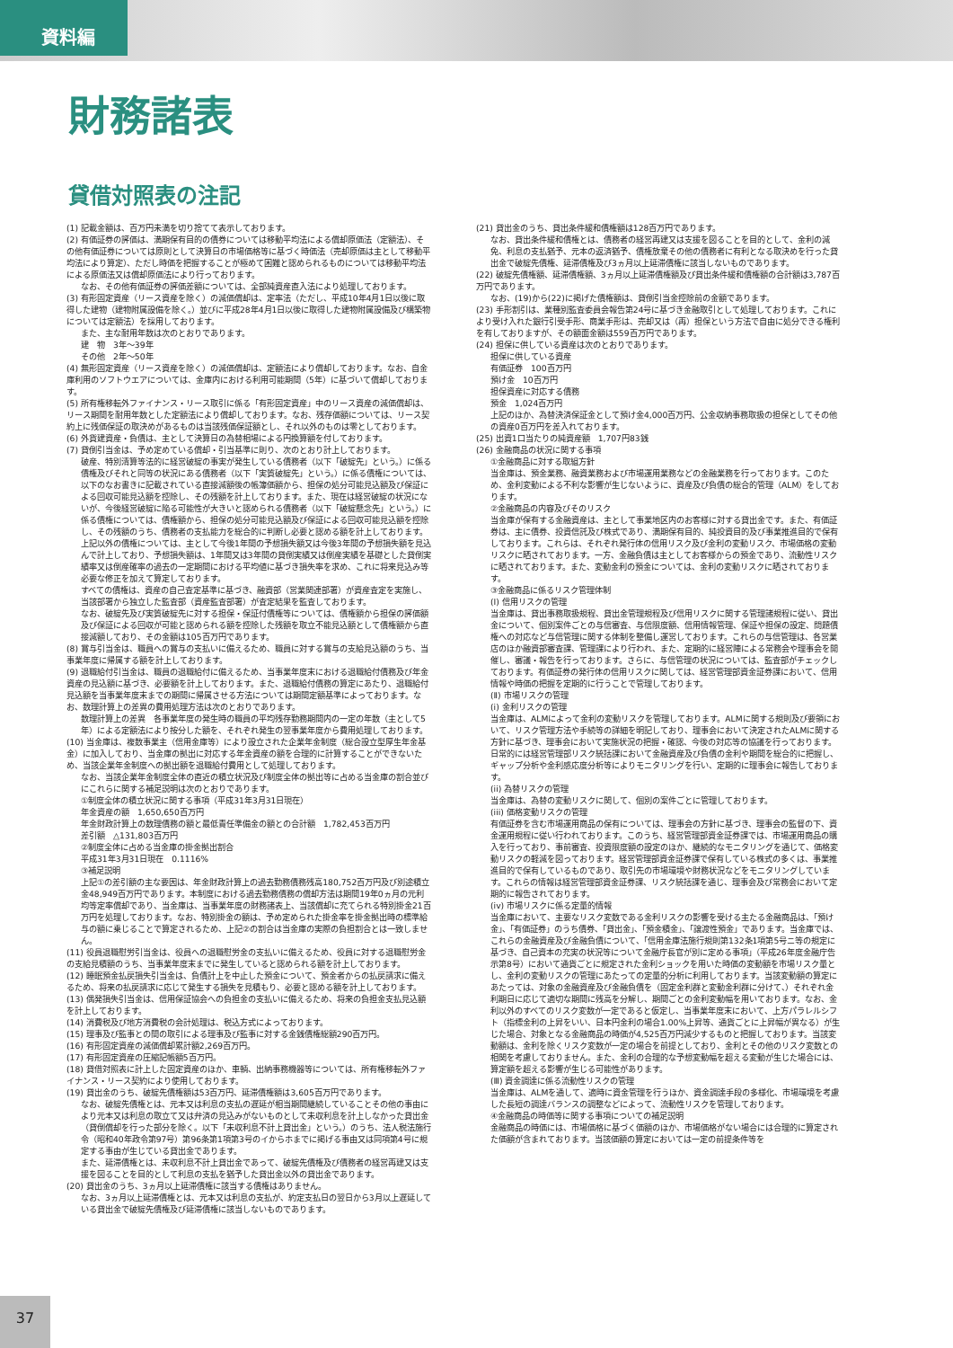資料編
財務諸表
貸借対照表の注記
(1) 記載金額は、百万円未満を切り捨てて表示しております。
(2) 有価証券の評価は、満期保有目的の債券については移動平均法による償却原価法（定額法）、その他有価証券については原則として決算日の市場価格等に基づく時価法（売却原価は主として移動平均法により算定）、ただし時価を把握することが極めて困難と認められるものについては移動平均法による原価法又は償却原価法により行っております。
なお、その他有価証券の評価差額については、全部純資産直入法により処理しております。
(3) 有形固定資産（リース資産を除く）の減価償却は、定率法（ただし、平成10年4月1日以後に取得した建物（建物附属設備を除く。）並びに平成28年4月1日以後に取得した建物附属設備及び構築物については定額法）を採用しております。
また、主な耐用年数は次のとおりであります。
建　物　3年～39年
その他　2年～50年
(4) 無形固定資産（リース資産を除く）の減価償却は、定額法により償却しております。なお、自金庫利用のソフトウエアについては、金庫内における利用可能期間（5年）に基づいて償却しております。
(5) 所有権移転外ファイナンス・リース取引に係る「有形固定資産」中のリース資産の減価償却は、リース期間を耐用年数とした定額法により償却しております。なお、残存価額については、リース契約上に残価保証の取決めがあるものは当該残価保証額とし、それ以外のものは零としております。
(6) 外貨建資産・負債は、主として決算日の為替相場による円換算額を付しております。
(7) 貸倒引当金は、予め定めている償却・引当基準に則り、次のとおり計上しております。
破産、特別清算等法的に経営破綻の事実が発生している債務者（以下「破綻先」という。）に係る債権及びそれと同等の状況にある債務者（以下「実質破綻先」という。）に係る債権については、以下のなお書きに記載されている直接減額後の帳簿価額から、担保の処分可能見込額及び保証による回収可能見込額を控除し、その残額を計上しております。また、現在は経営破綻の状況にないが、今後経営破綻に陥る可能性が大きいと認められる債務者（以下「破綻懸念先」という。）に係る債権については、債権額から、担保の処分可能見込額及び保証による回収可能見込額を控除し、その残額のうち、債務者の支払能力を総合的に判断し必要と認める額を計上しております。
上記以外の債権については、主として今後1年間の予想損失額又は今後3年間の予想損失額を見込んで計上しており、予想損失額は、1年間又は3年間の貸倒実績又は倒産実績を基礎とした貸倒実績率又は倒産確率の過去の一定期間における平均値に基づき損失率を求め、これに将来見込み等必要な修正を加えて算定しております。
すべての債権は、資産の自己査定基準に基づき、融資部（営業関連部署）が資産査定を実施し、当該部署から独立した監査部（資産監査部署）が査定結果を監査しております。
なお、破綻先及び実質破綻先に対する担保・保証付債権等については、債権額から担保の評価額及び保証による回収が可能と認められる額を控除した残額を取立不能見込額として債権額から直接減額しており、その金額は105百万円であります。
(8) 賞与引当金は、職員への賞与の支払いに備えるため、職員に対する賞与の支給見込額のうち、当事業年度に帰属する額を計上しております。
(9) 退職給付引当金は、職員の退職給付に備えるため、当事業年度末における退職給付債務及び年金資産の見込額に基づき、必要額を計上しております。また、退職給付債務の算定にあたり、退職給付見込額を当事業年度末までの期間に帰属させる方法については期間定額基準によっております。なお、数理計算上の差異の費用処理方法は次のとおりであります。
数理計算上の差異　各事業年度の発生時の職員の平均残存勤務期間内の一定の年数（主として5年）による定額法により按分した額を、それぞれ発生の翌事業年度から費用処理しております。
(10) 当金庫は、複数事業主（信用金庫等）により設立された企業年金制度（総合設立型厚生年金基金）に加入しており、当金庫の拠出に対応する年金資産の額を合理的に計算することができないため、当該企業年金制度への拠出額を退職給付費用として処理しております。
なお、当該企業年金制度全体の直近の積立状況及び制度全体の拠出等に占める当金庫の割合並びにこれらに関する補足説明は次のとおりであります。
①制度全体の積立状況に関する事項（平成31年3月31日現在）
年金資産の額　1,650,650百万円
年金財政計算上の数理債務の額と最低責任準備金の額との合計額　1,782,453百万円
差引額　△131,803百万円
②制度全体に占める当金庫の掛金拠出割合
平成31年3月31日現在　0.1116%
③補足説明
上記①の差引額の主な要因は、年金財政計算上の過去勤務債務残高180,752百万円及び別途積立金48,949百万円であります。本制度における過去勤務債務の償却方法は期間19年0ヵ月の元利均等定率償却であり、当金庫は、当事業年度の財務諸表上、当該償却に充てられる特別掛金21百万円を処理しております。なお、特別掛金の額は、予め定められた掛金率を掛金拠出時の標準給与の額に乗じることで算定されるため、上記②の割合は当金庫の実際の負担割合とは一致しません。
(11) 役員退職慰労引当金は、役員への退職慰労金の支払いに備えるため、役員に対する退職慰労金の支給見積額のうち、当事業年度末までに発生していると認められる額を計上しております。
(12) 睡眠預金払戻損失引当金は、負債計上を中止した預金について、預金者からの払戻請求に備えるため、将来の払戻請求に応じて発生する損失を見積もり、必要と認める額を計上しております。
(13) 偶発損失引当金は、信用保証協会への負担金の支払いに備えるため、将来の負担金支払見込額を計上しております。
(14) 消費税及び地方消費税の会計処理は、税込方式によっております。
(15) 理事及び監事との間の取引による理事及び監事に対する金銭債権総額290百万円。
(16) 有形固定資産の減価償却累計額2,269百万円。
(17) 有形固定資産の圧縮記帳額5百万円。
(18) 貸借対照表に計上した固定資産のほか、車輌、出納事務機器等については、所有権移転外ファイナンス・リース契約により使用しております。
(19) 貸出金のうち、破綻先債権額は53百万円、延滞債権額は3,605百万円であります。
なお、破綻先債権とは、元本又は利息の支払の遅延が相当期間継続していることその他の事由により元本又は利息の取立て又は弁済の見込みがないものとして未収利息を計上しなかった貸出金（貸倒償却を行った部分を除く。以下「未収利息不計上貸出金」という。）のうち、法人税法施行令（昭和40年政令第97号）第96条第1項第3号のイからホまでに掲げる事由又は同項第4号に規定する事由が生じている貸出金であります。
また、延滞債権とは、未収利息不計上貸出金であって、破綻先債権及び債務者の経営再建又は支援を図ることを目的として利息の支払を猶予した貸出金以外の貸出金であります。
(20) 貸出金のうち、3ヵ月以上延滞債権に該当する債権はありません。
なお、3ヵ月以上延滞債権とは、元本又は利息の支払が、約定支払日の翌日から3月以上遅延している貸出金で破綻先債権及び延滞債権に該当しないものであります。
(21) 貸出金のうち、貸出条件緩和債権額は128百万円であります。
なお、貸出条件緩和債権とは、債務者の経営再建又は支援を図ることを目的として、金利の減免、利息の支払猶予、元本の返済猶予、債権放棄その他の債務者に有利となる取決めを行った貸出金で破綻先債権、延滞債権及び3ヵ月以上延滞債権に該当しないものであります。
(22) 破綻先債権額、延滞債権額、3ヵ月以上延滞債権額及び貸出条件緩和債権額の合計額は3,787百万円であります。
なお、(19)から(22)に掲げた債権額は、貸倒引当金控除前の金額であります。
(23) 手形割引は、業種別監査委員会報告第24号に基づき金融取引として処理しております。これにより受け入れた銀行引受手形、商業手形は、売却又は（再）担保という方法で自由に処分できる権利を有しておりますが、その額面金額は559百万円であります。
(24) 担保に供している資産は次のとおりであります。
担保に供している資産
有価証券　100百万円
預け金　10百万円
担保資産に対応する債務
預金　1,024百万円
上記のほか、為替決済保証金として預け金4,000百万円、公金収納事務取扱の担保としてその他の資産0百万円を差入れております。
(25) 出資1口当たりの純資産額　1,707円83銭
(26) 金融商品の状況に関する事項
①金融商品に対する取組方針
当金庫は、預金業務、融資業務および市場運用業務などの金融業務を行っております。このため、金利変動による不利な影響が生じないように、資産及び負債の総合的管理（ALM）をしております。
②金融商品の内容及びそのリスク
当金庫が保有する金融資産は、主として事業地区内のお客様に対する貸出金です。また、有価証券は、主に債券、投資信託及び株式であり、満期保有目的、純投資目的及び事業推進目的で保有しております。これらは、それぞれ発行体の信用リスク及び金利の変動リスク、市場価格の変動リスクに晒されております。一方、金融負債は主としてお客様からの預金であり、流動性リスクに晒されております。また、変動金利の預金については、金利の変動リスクに晒されております。
③金融商品に係るリスク管理体制
(Ⅰ) 信用リスクの管理
当金庫は、貸出事務取扱規程、貸出金管理規程及び信用リスクに関する管理諸規程に従い、貸出金について、個別案件ごとの与信審査、与信限度額、信用情報管理、保証や担保の設定、問題債権への対応など与信管理に関する体制を整備し運営しております。これらの与信管理は、各営業店のほか融資部審査課、管理課により行われ、また、定期的に経営陣による常務会や理事会を開催し、審議・報告を行っております。さらに、与信管理の状況については、監査部がチェックしております。有価証券の発行体の信用リスクに関しては、経営管理部資金証券課において、信用情報や時価の把握を定期的に行うことで管理しております。
(Ⅱ) 市場リスクの管理
(i) 金利リスクの管理
当金庫は、ALMによって金利の変動リスクを管理しております。ALMに関する規則及び要領において、リスク管理方法や手続等の詳細を明記しており、理事会において決定されたALMに関する方針に基づき、理事会において実施状況の把握・確認、今後の対応等の協議を行っております。日常的には経営管理部リスク統括課において金融資産及び負債の金利や期間を総合的に把握し、ギャップ分析や金利感応度分析等によりモニタリングを行い、定期的に理事会に報告しております。
(ii) 為替リスクの管理
当金庫は、為替の変動リスクに関して、個別の案件ごとに管理しております。
(iii) 価格変動リスクの管理
有価証券を含む市場運用商品の保有については、理事会の方針に基づき、理事会の監督の下、資金運用規程に従い行われております。このうち、経営管理部資金証券課では、市場運用商品の購入を行っており、事前審査、投資限度額の設定のほか、継続的なモニタリングを通じて、価格変動リスクの軽減を図っております。経営管理部資金証券課で保有している株式の多くは、事業推進目的で保有しているものであり、取引先の市場環境や財務状況などをモニタリングしています。これらの情報は経営管理部資金証券課、リスク統括課を通じ、理事会及び常務会において定期的に報告されております。
(iv) 市場リスクに係る定量的情報
当金庫において、主要なリスク変数である金利リスクの影響を受ける主たる金融商品は、「預け金」、「有価証券」のうち債券、「貸出金」、「預金積金」、「譲渡性預金」であります。当金庫では、これらの金融資産及び金融負債について、「信用金庫法施行規則第132条1項第5号ニ等の規定に基づき、自己資本の充実の状況等について金融庁長官が別に定める事項」（平成26年度金融庁告示第8号）において通貨ごとに規定された金利ショックを用いた時価の変動額を市場リスク量とし、金利の変動リスクの管理にあたっての定量的分析に利用しております。当該変動額の算定にあたっては、対象の金融資産及び金融負債を（固定金利群と変動金利群に分けて、）それぞれ金利期日に応じて適切な期間に残高を分解し、期間ごとの金利変動幅を用いております。なお、金利以外のすべてのリスク変数が一定であると仮定し、当事業年度末において、上方パラレルシフト（指標金利の上昇をいい、日本円金利の場合1.00%上昇等、通貨ごとに上昇幅が異なる）が生じた場合、対象となる金融商品の時価が4,525百万円減少するものと把握しております。当該変動額は、金利を除くリスク変数が一定の場合を前提としており、金利とその他のリスク変数との相関を考慮しておりません。また、金利の合理的な予想変動幅を超える変動が生じた場合には、算定額を超える影響が生じる可能性があります。
(Ⅲ) 資金調達に係る流動性リスクの管理
当金庫は、ALMを通して、適時に資金管理を行うほか、資金調達手段の多様化、市場環境を考慮した長短の調達バランスの調整などによって、流動性リスクを管理しております。
④金融商品の時価等に関する事項についての補足説明
金融商品の時価には、市場価格に基づく価額のほか、市場価格がない場合には合理的に算定された価額が含まれております。当該価額の算定においては一定の前提条件等を
37